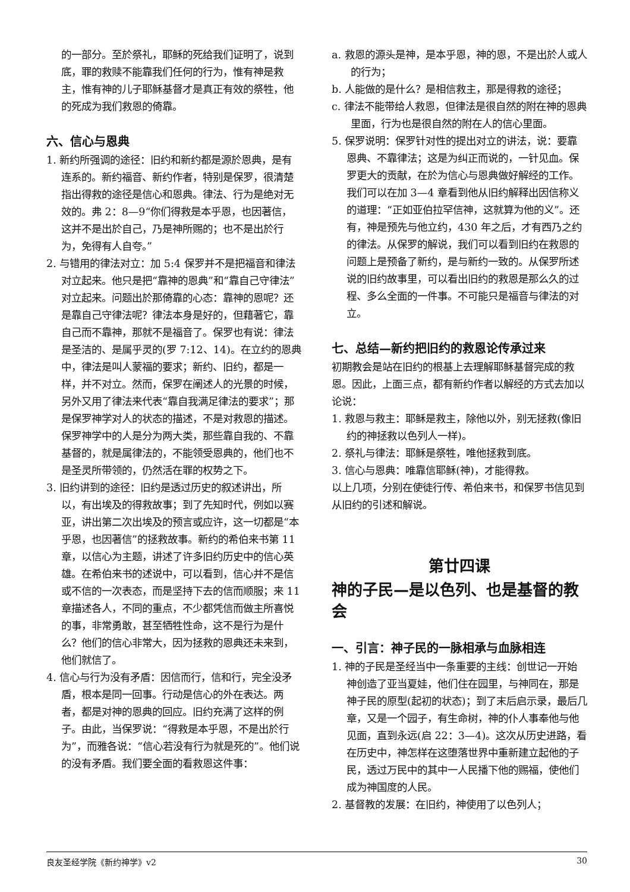的一部分。至於祭礼，耶稣的死给我们证明了，说到底，罪的救赎不能靠我们任何的行为，惟有神是救主，惟有神的儿子耶稣基督才是真正有效的祭牲，他的死成为我们救恩的倚靠。
六、信心与恩典
1. 新约所强调的途径：旧约和新约都是源於恩典，是有连系的。新约福音、新约作者，特别是保罗，很清楚指出得救的途径是信心和恩典。律法、行为是绝对无效的。弗 2：8—9“你们得救是本乎恩，也因著信，这并不是出於自己，乃是神所赐的；也不是出於行为，免得有人自夸。”
2. 与错用的律法对立：加 5:4 保罗并不是把福音和律法对立起来。他只是把“靠神的恩典”和“靠自己守律法”对立起来。问题出於那倚靠的心态：靠神的恩呢？还是靠自己守律法呢？律法本身是好的，但藉著它，靠自己而不靠神，那就不是福音了。保罗也有说：律法是圣洁的、是属乎灵的(罗 7:12、14)。在立约的恩典中，律法是叫人蒙福的要求；新约、旧约，都是一样，并不对立。然而，保罗在阐述人的光景的时候，另外又用了律法来代表“靠自我满足律法的要求”；那是保罗神学对人的状态的描述，不是对救恩的描述。保罗神学中的人是分为两大类，那些靠自我的、不靠基督的，就是属律法的，不能领受恩典的，他们也不是圣灵所带领的，仍然活在罪的权势之下。
3. 旧约讲到的途径：旧约是透过历史的叙述讲出，所以，有出埃及的得救故事；到了先知时代，例如以赛亚，讲出第二次出埃及的预言或应许，这一切都是“本乎恩，也因著信”的拯救故事。新约的希伯来书第 11 章，以信心为主题，讲述了许多旧约历史中的信心英雄。在希伯来书的述说中，可以看到，信心并不是信或不信的一次表态，而是坚持下去的信而顺服；来 11 章描述各人，不同的重点，不少都凭信而做主所喜悦的事，非常勇敢，甚至牺牲性命，这不是行为是什么？他们的信心非常大，因为拯救的恩典还未来到，他们就信了。
4. 信心与行为没有矛盾：因信而行，信和行，完全没矛盾，根本是同一回事。行动是信心的外在表达。两者，都是对神的恩典的回应。旧约充满了这样的例子。由此，当保罗说：“得救是本乎恩，不是出於行为”，而雅各说：“信心若没有行为就是死的”。他们说的没有矛盾。我们要全面的看救恩这件事：
a. 救恩的源头是神，是本乎恩，神的恩，不是出於人或人的行为；
b. 人能做的是什么？是相信救主，那是得救的途径；
c. 律法不能带给人救恩，但律法是很自然的附在神的恩典里面，行为也是很自然的附在人的信心里面。
5. 保罗说明：保罗针对性的提出对立的讲法，说：要靠恩典、不靠律法；这是为纠正而说的，一针见血。保罗更大的贡献，在於为信心与恩典做好解经的工作。我们可以在加 3—4 章看到他从旧约解释出因信称义的道理：“正如亚伯拉罕信神，这就算为他的义”。还有，神是预先与他立约，430 年之后，才有西乃之约的律法。从保罗的解说，我们可以看到旧约在救恩的问题上是预备了新约，是与新约一致的。从保罗所述说的旧约故事里，可以看出旧约的救恩是那么久的过程、多么全面的一件事。不可能只是福音与律法的对立。
七、总结—新约把旧约的救恩论传承过来
初期教会是站在旧约的根基上去理解耶稣基督完成的救恩。因此，上面三点，都有新约作者以解经的方式去加以论说：
1. 救恩与救主：耶稣是救主，除他以外，别无拯救(像旧约的神拯救以色列人一样)。
2. 祭礼与律法：耶稣是祭牲，唯他拯救到底。
3. 信心与恩典：唯靠信耶稣(神)，才能得救。
以上几项，分别在使徒行传、希伯来书，和保罗书信见到从旧约的引述和解说。
第廿四课
神的子民—是以色列、也是基督的教会
一、引言：神子民的一脉相承与血脉相连
1. 神的子民是圣经当中一条重要的主线：创世记一开始神创造了亚当夏娃，他们住在园里，与神同在，那是神子民的原型(起初的状态)；到了末后启示录，最后几章，又是一个园子，有生命树，神的仆人事奉他与他见面，直到永远(启 22：3—4)。这次从历史进路，看在历史中，神怎样在这堕落世界中重新建立起他的子民，透过万民中的其中一人民播下他的赐福，使他们成为神国度的人民。
2. 基督教的发展：在旧约，神使用了以色列人；
良友圣经学院《新约神学》v2 30